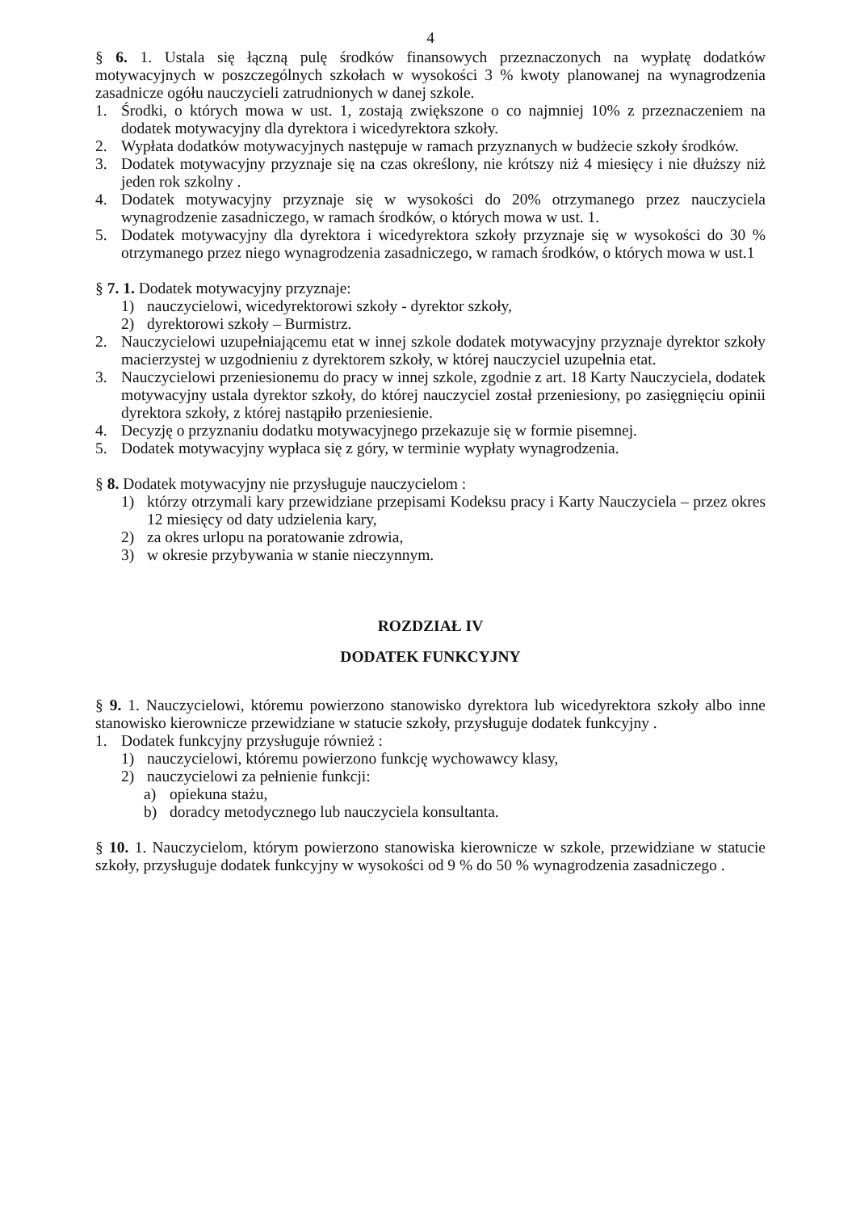4
§ 6. 1. Ustala się łączną pulę środków finansowych przeznaczonych na wypłatę dodatków motywacyjnych w poszczególnych szkołach w wysokości 3 % kwoty planowanej na wynagrodzenia zasadnicze ogółu nauczycieli zatrudnionych w danej szkole.
1. Środki, o których mowa w ust. 1, zostają zwiększone o co najmniej 10% z przeznaczeniem na dodatek motywacyjny dla dyrektora i wicedyrektora szkoły.
2. Wypłata dodatków motywacyjnych następuje w ramach przyznanych w budżecie szkoły środków.
3. Dodatek motywacyjny przyznaje się na czas określony, nie krótszy niż 4 miesięcy i nie dłuższy niż jeden rok szkolny .
4. Dodatek motywacyjny przyznaje się w wysokości do 20% otrzymanego przez nauczyciela wynagrodzenie zasadniczego, w ramach środków, o których mowa w ust. 1.
5. Dodatek motywacyjny dla dyrektora i wicedyrektora szkoły przyznaje się w wysokości do 30 % otrzymanego przez niego wynagrodzenia zasadniczego, w ramach środków, o których mowa w ust.1
§ 7. 1. Dodatek motywacyjny przyznaje:
1) nauczycielowi, wicedyrektorowi szkoły - dyrektor szkoły,
2) dyrektorowi szkoły – Burmistrz.
2. Nauczycielowi uzupełniającemu etat w innej szkole dodatek motywacyjny przyznaje dyrektor szkoły macierzystej w uzgodnieniu z dyrektorem szkoły, w której nauczyciel uzupełnia etat.
3. Nauczycielowi przeniesionemu do pracy w innej szkole, zgodnie z art. 18 Karty Nauczyciela, dodatek motywacyjny ustala dyrektor szkoły, do której nauczyciel został przeniesiony, po zasięgnięciu opinii dyrektora szkoły, z której nastąpiło przeniesienie.
4. Decyzję o przyznaniu dodatku motywacyjnego przekazuje się w formie pisemnej.
5. Dodatek motywacyjny wypłaca się z góry, w terminie wypłaty wynagrodzenia.
§ 8. Dodatek motywacyjny nie przysługuje nauczycielom :
1) którzy otrzymali kary przewidziane przepisami Kodeksu pracy i Karty Nauczyciela – przez okres 12 miesięcy od daty udzielenia kary,
2) za okres urlopu na poratowanie zdrowia,
3) w okresie przybywania w stanie nieczynnym.
ROZDZIAŁ IV
DODATEK FUNKCYJNY
§ 9. 1. Nauczycielowi, któremu powierzono stanowisko dyrektora lub wicedyrektora szkoły albo inne stanowisko kierownicze przewidziane w statucie szkoły, przysługuje dodatek funkcyjny .
1. Dodatek funkcyjny przysługuje również :
1) nauczycielowi, któremu powierzono funkcję wychowawcy klasy,
2) nauczycielowi za pełnienie funkcji:
a) opiekuna stażu,
b) doradcy metodycznego lub nauczyciela konsultanta.
§ 10. 1. Nauczycielom, którym powierzono stanowiska kierownicze w szkole, przewidziane w statucie szkoły, przysługuje dodatek funkcyjny w wysokości od 9 % do 50 % wynagrodzenia zasadniczego .